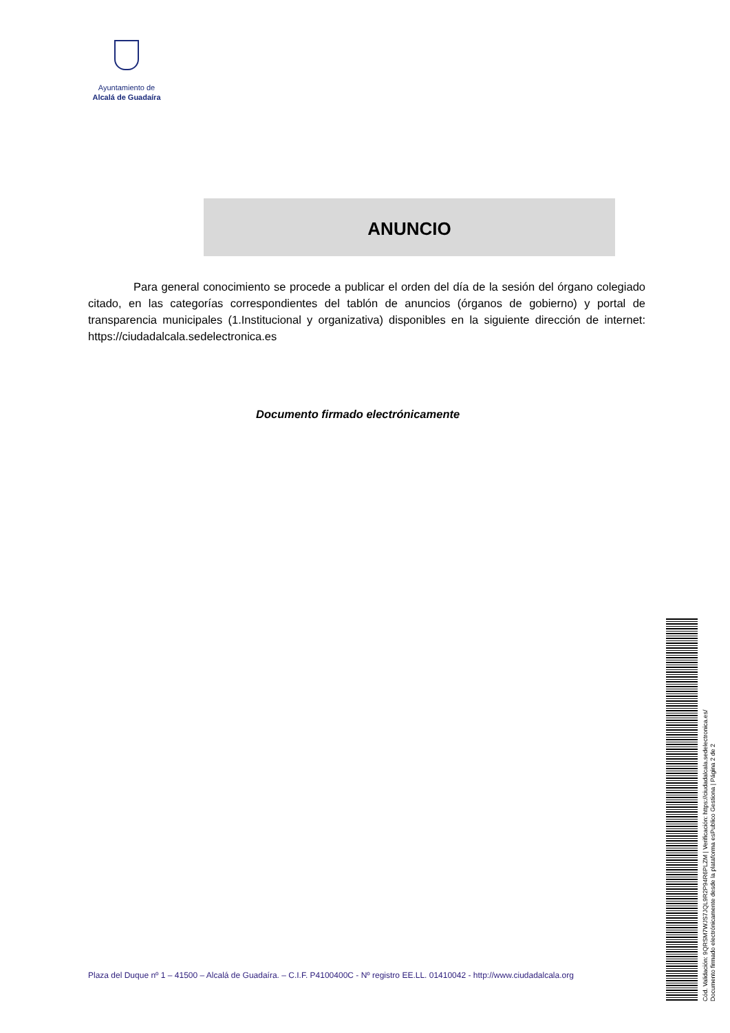Ayuntamiento de
Alcalá de Guadaíra
ANUNCIO
Para general conocimiento se procede a publicar el orden del día de la sesión del órgano colegiado citado, en las categorías correspondientes del tablón de anuncios (órganos de gobierno) y portal de transparencia municipales (1.Institucional y organizativa) disponibles en la siguiente dirección de internet: https://ciudadalcala.sedelectronica.es
Documento firmado electrónicamente
Plaza del Duque nº 1 – 41500 – Alcalá de Guadaíra. – C.I.F. P4100400C - Nº registro EE.LL. 01410042 - http://www.ciudadalcala.org
Cód. Validación: 9QRSM7WJS7JQL9R2P94R6PLZM | Verificación: https://ciudadalcala.sedelectronica.es/
Documento firmado electrónicamente desde la plataforma esPublico Gestiona | Página 2 de 2